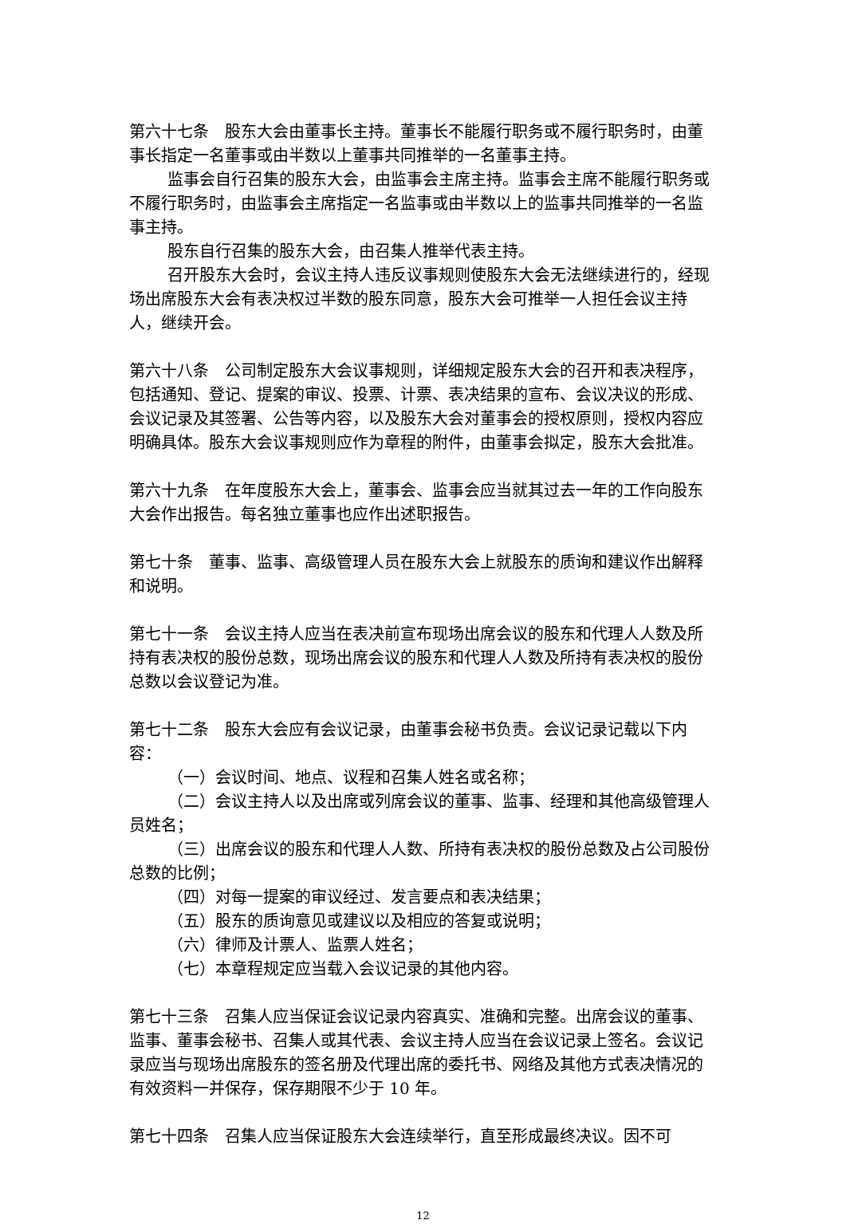第六十七条　股东大会由董事长主持。董事长不能履行职务或不履行职务时，由董事长指定一名董事或由半数以上董事共同推举的一名董事主持。
监事会自行召集的股东大会，由监事会主席主持。监事会主席不能履行职务或不履行职务时，由监事会主席指定一名监事或由半数以上的监事共同推举的一名监事主持。
股东自行召集的股东大会，由召集人推举代表主持。
召开股东大会时，会议主持人违反议事规则使股东大会无法继续进行的，经现场出席股东大会有表决权过半数的股东同意，股东大会可推举一人担任会议主持人，继续开会。
第六十八条　公司制定股东大会议事规则，详细规定股东大会的召开和表决程序，包括通知、登记、提案的审议、投票、计票、表决结果的宣布、会议决议的形成、会议记录及其签署、公告等内容，以及股东大会对董事会的授权原则，授权内容应明确具体。股东大会议事规则应作为章程的附件，由董事会拟定，股东大会批准。
第六十九条　在年度股东大会上，董事会、监事会应当就其过去一年的工作向股东大会作出报告。每名独立董事也应作出述职报告。
第七十条　董事、监事、高级管理人员在股东大会上就股东的质询和建议作出解释和说明。
第七十一条　会议主持人应当在表决前宣布现场出席会议的股东和代理人人数及所持有表决权的股份总数，现场出席会议的股东和代理人人数及所持有表决权的股份总数以会议登记为准。
第七十二条　股东大会应有会议记录，由董事会秘书负责。会议记录记载以下内容：
（一）会议时间、地点、议程和召集人姓名或名称；
（二）会议主持人以及出席或列席会议的董事、监事、经理和其他高级管理人员姓名；
（三）出席会议的股东和代理人人数、所持有表决权的股份总数及占公司股份总数的比例；
（四）对每一提案的审议经过、发言要点和表决结果；
（五）股东的质询意见或建议以及相应的答复或说明；
（六）律师及计票人、监票人姓名；
（七）本章程规定应当载入会议记录的其他内容。
第七十三条　召集人应当保证会议记录内容真实、准确和完整。出席会议的董事、监事、董事会秘书、召集人或其代表、会议主持人应当在会议记录上签名。会议记录应当与现场出席股东的签名册及代理出席的委托书、网络及其他方式表决情况的有效资料一并保存，保存期限不少于 10 年。
第七十四条　召集人应当保证股东大会连续举行，直至形成最终决议。因不可
12